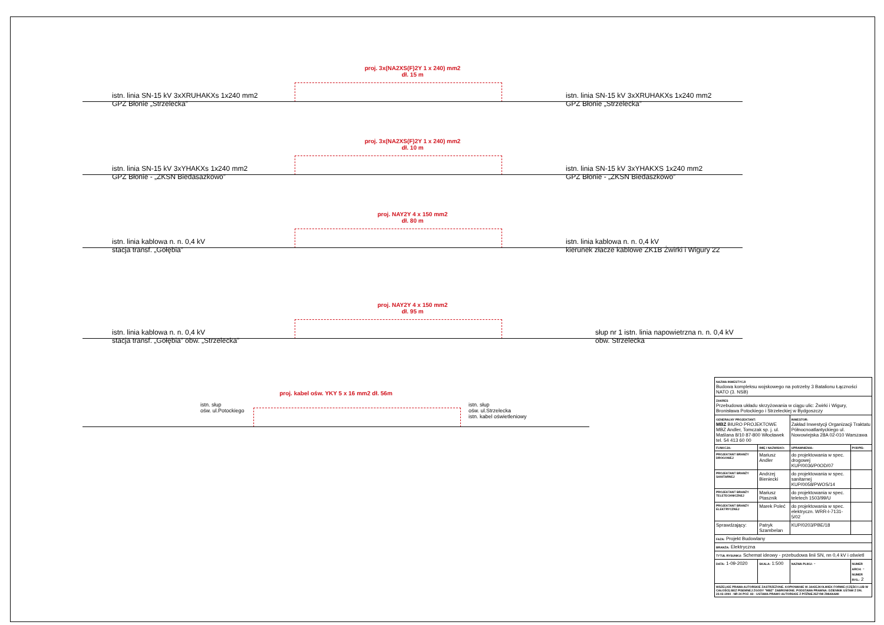proj. 3x(NA2XS(F)2Y 1 x 240) mm2
dł. 15 m
istn. linia SN-15 kV 3xXRUHAKXs 1x240 mm2
GPZ Błonie „Strzelecka”
istn. linia SN-15 kV 3xXRUHAKXs 1x240 mm2
GPZ Błonie „Strzelecka”
proj. 3x(NA2XS(F)2Y 1 x 240) mm2
dł. 10 m
istn. linia SN-15 kV 3xYHAKXs 1x240 mm2
GPZ Błonie - „ZKSN Biedasazkowo”
istn. linia SN-15 kV 3xYHAKXS 1x240 mm2
GPZ Błonie - „ZKSN Biedaszkowo”
proj. NAY2Y 4 x 150 mm2
dł. 80 m
istn. linia kablowa n. n. 0,4 kV
stacja transf. „Gołębia”
istn. linia kablowa n. n. 0,4 kV
kierunek złacze kablowe ZK1B Żwirki i Wigury 22
proj. NAY2Y 4 x 150 mm2
dł. 95 m
istn. linia kablowa n. n. 0,4 kV
stacja transf. „Gołębia” obw. „Strzelecka”
słup nr 1 istn. linia napowietrzna n. n. 0,4 kV
obw. Strzelecka
proj. kabel ośw. YKY 5 x 16 mm2 dł. 56m
istn. słup
ośw. ul.Potockiego
istn. słup
ośw. ul.Strzelecka
istn. kabel oświetleniowy
| NAZWA INWESTYCJI Budowa kompleksu wojskowego na potrzeby 3 Batalionu Łączności NATO (3. NSB) | | | |
| ZAKRES Przebudowa układu skrzyżowania w ciągu ulic: Żwirki i Wigury, Bronisława Potockiego i Strzeleckiej w Bydgoszczy | | | |
| GENERALNY PROJEKTANT: MBZ BIURO PROJEKTOWE MBZ Andler, Tomczak sp. j. ul. Maślana 8/10 87-800 Włocławek tel. 54 413 60 00 | | INWESTOR: Zakład Inwestycji Organizacji Traktatu Północnoatlantyckiego ul. Nowowiejska 28A 02-010 Warszawa | |
| FUNKCJA: | IMIĘ I NAZWISKO: | UPRAWNIENIA: | PODPIS: |
| PROJEKTANT BRANŻY DROGOWEJ | Mariusz Andler | do projektowania w spec. drogowej KUP/0036/P0OD/07 | |
| PROJEKTANT BRANŻY SANITARNEJ | Andrzej Bieniecki | do projektowania w spec. sanitarnej KUP/0058/PWOS/14 | |
| PROJEKTANT BRANŻY TELETECHNICZNEJ | Mariusz Ptasznik | do projektowania w spec. teletech 1503/99/U | |
| PROJEKTANT BRANŻY ELEKTRYCZNEJ | Marek Poleć | do projektowania w spec. elektryczn. WRR-I-7131-5/02 | |
| Sprawdzający: | Patryk Szambelan | KUP/0203/PBE/18 | |
| FAZA: Projekt Budowlany | | | |
| BRANŻA: Elektryczna | | | |
| TYTUŁ RYSUNKU: Schemat ideowy - przebudowa linii SN, nn 0,4 kV i oświetl | | | |
| DATA: 1-09-2020 | SKALA: 1:500 | NAZWA PLIKU: - | NUMER ARCH: - NUMER RYS.: 2 |
| WSZELKIE PRAWA AUTORSKIE ZASTRZEŻONE. KOPIOWANIE W JAKIEJKOLWIEK FORMIE (CZĘŚCI LUB W CAŁOŚCI) BEZ PISEMNEJ ZGODY "MBZ" ZABRONIONE. PODSTAWA PRAWNA: DZIENNIK USTAW Z DN. 23.02.1994 - NR 24 POZ. 83 - USTAWA PRAWO AUTORSKIE Z PÓŹNIEJSZYMI ZMIANAMI | | | |